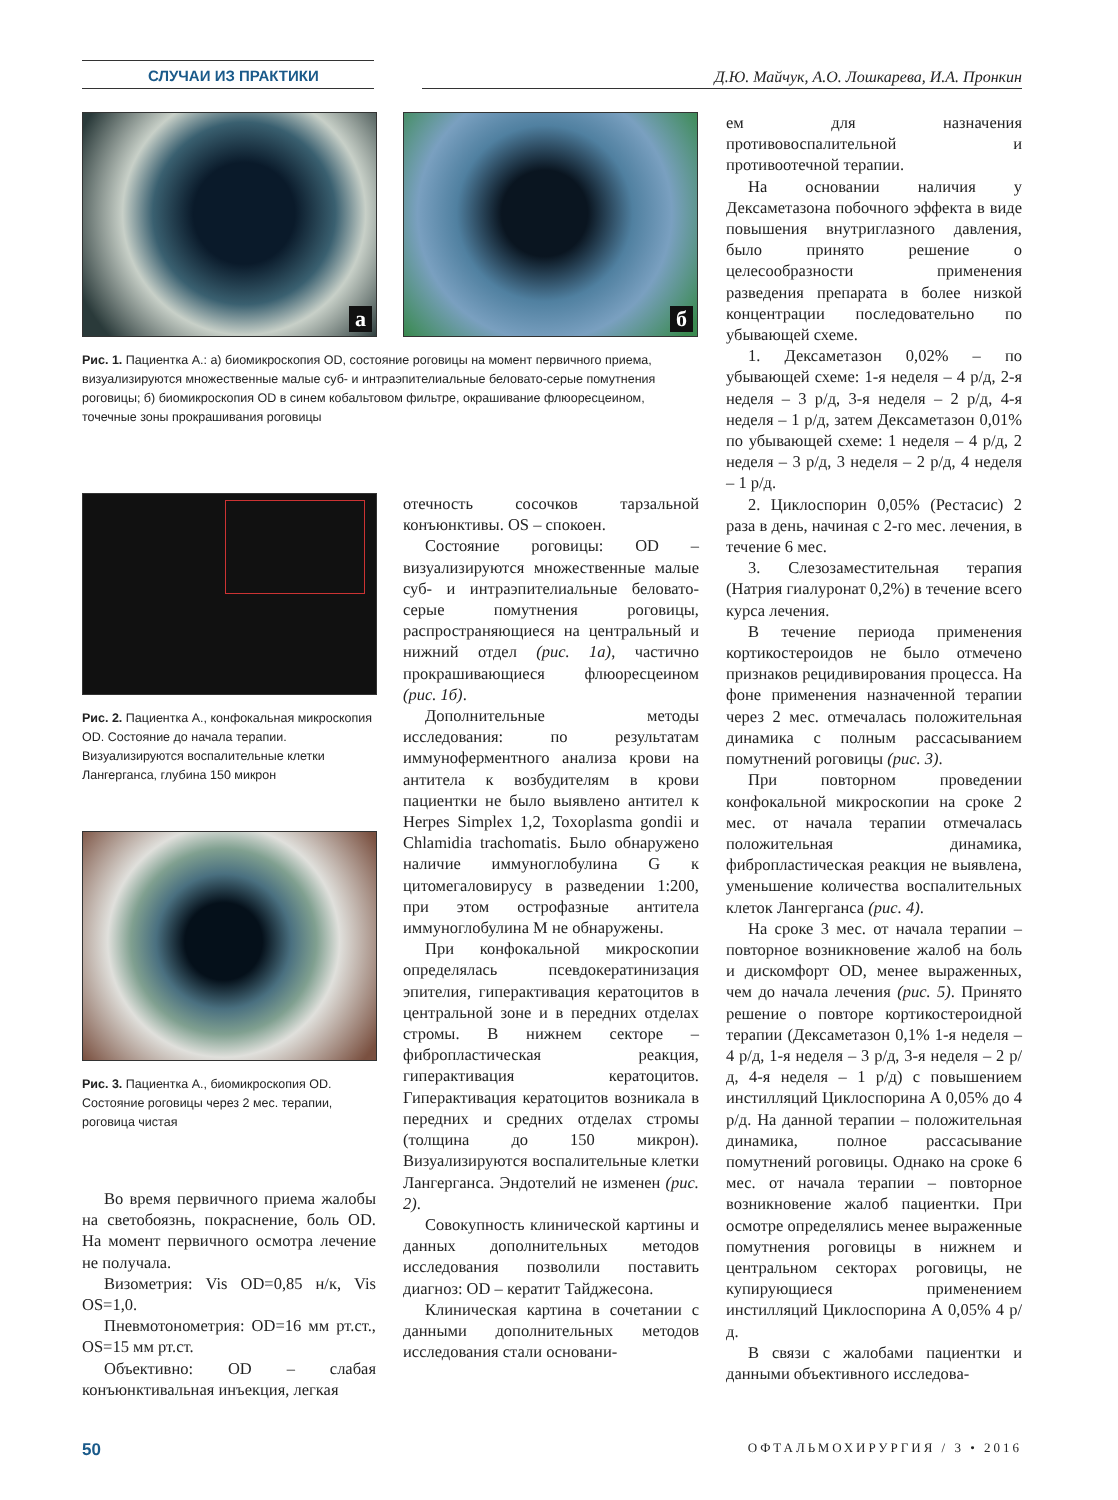СЛУЧАИ ИЗ ПРАКТИКИ Д.Ю. Майчук, А.О. Лошкарева, И.А. Пронкин
а
б
Рис. 1. Пациентка А.: а) биомикроскопия OD, состояние роговицы на момент первичного приема, визуализируются множественные малые суб- и интраэпителиальные беловато-серые помутнения роговицы; б) биомикроскопия OD в синем кобальтовом фильтре, окрашивание флюоресцеином, точечные зоны прокрашивания роговицы
ем для назначения противовоспалительной и противоотечной терапии.
На основании наличия у Дексаметазона побочного эффекта в виде повышения внутриглазного давления, было принято решение о целесообразности применения разведения препарата в более низкой концентрации последовательно по убывающей схеме.
1. Дексаметазон 0,02% – по убывающей схеме: 1-я неделя – 4 р/д, 2-я неделя – 3 р/д, 3-я неделя – 2 р/д, 4-я неделя – 1 р/д, затем Дексаметазон 0,01% по убывающей схеме: 1 неделя – 4 р/д, 2 неделя – 3 р/д, 3 неделя – 2 р/д, 4 неделя – 1 р/д.
2. Циклоспорин 0,05% (Рестасис) 2 раза в день, начиная с 2-го мес. лечения, в течение 6 мес.
3. Слезозаместительная терапия (Натрия гиалуронат 0,2%) в течение всего курса лечения.
В течение периода применения кортикостероидов не было отмечено признаков рецидивирования процесса. На фоне применения назначенной терапии через 2 мес. отмечалась положительная динамика с полным рассасыванием помутнений роговицы (рис. 3).
При повторном проведении конфокальной микроскопии на сроке 2 мес. от начала терапии отмечалась положительная динамика, фибропластическая реакция не выявлена, уменьшение количества воспалительных клеток Лангерганса (рис. 4).
На сроке 3 мес. от начала терапии – повторное возникновение жалоб на боль и дискомфорт OD, менее выраженных, чем до начала лечения (рис. 5). Принято решение о повторе кортикостероидной терапии (Дексаметазон 0,1% 1-я неделя – 4 р/д, 1-я неделя – 3 р/д, 3-я неделя – 2 р/д, 4-я неделя – 1 р/д) с повышением инстилляций Циклоспорина А 0,05% до 4 р/д. На данной терапии – положительная динамика, полное рассасывание помутнений роговицы. Однако на сроке 6 мес. от начала терапии – повторное возникновение жалоб пациентки. При осмотре определялись менее выраженные помутнения роговицы в нижнем и центральном секторах роговицы, не купирующиеся применением инстилляций Циклоспорина А 0,05% 4 р/д.
В связи с жалобами пациентки и данными объективного исследова-
Рис. 2. Пациентка А., конфокальная микроскопия OD. Состояние до начала терапии. Визуализируются воспалительные клетки Лангерганса, глубина 150 микрон
Рис. 3. Пациентка А., биомикроскопия OD. Состояние роговицы через 2 мес. терапии, роговица чистая
Во время первичного приема жалобы на светобоязнь, покраснение, боль OD. На момент первичного осмотра лечение не получала.
Визометрия: Vis OD=0,85 н/к, Vis OS=1,0.
Пневмотонометрия: OD=16 мм рт.ст., OS=15 мм рт.ст.
Объективно: OD – слабая конъюнктивальная инъекция, легкая
отечность сосочков тарзальной конъюнктивы. OS – спокоен.
Состояние роговицы: OD – визуализируются множественные малые суб- и интраэпителиальные беловато-серые помутнения роговицы, распространяющиеся на центральный и нижний отдел (рис. 1а), частично прокрашивающиеся флюоресцеином (рис. 1б).
Дополнительные методы исследования: по результатам иммуноферментного анализа крови на антитела к возбудителям в крови пациентки не было выявлено антител к Herpes Simplex 1,2, Toxoplasma gondii и Chlamidia trachomatis. Было обнаружено наличие иммуноглобулина G к цитомегаловирусу в разведении 1:200, при этом острофазные антитела иммуноглобулина M не обнаружены.
При конфокальной микроскопии определялась псевдокератинизация эпителия, гиперактивация кератоцитов в центральной зоне и в передних отделах стромы. В нижнем секторе – фибропластическая реакция, гиперактивация кератоцитов. Гиперактивация кератоцитов возникала в передних и средних отделах стромы (толщина до 150 микрон). Визуализируются воспалительные клетки Лангерганса. Эндотелий не изменен (рис. 2).
Совокупность клинической картины и данных дополнительных методов исследования позволили поставить диагноз: OD – кератит Тайджесона.
Клиническая картина в сочетании с данными дополнительных методов исследования стали основани-
50 ОФТАЛЬМОХИРУРГИЯ / 3 • 2016